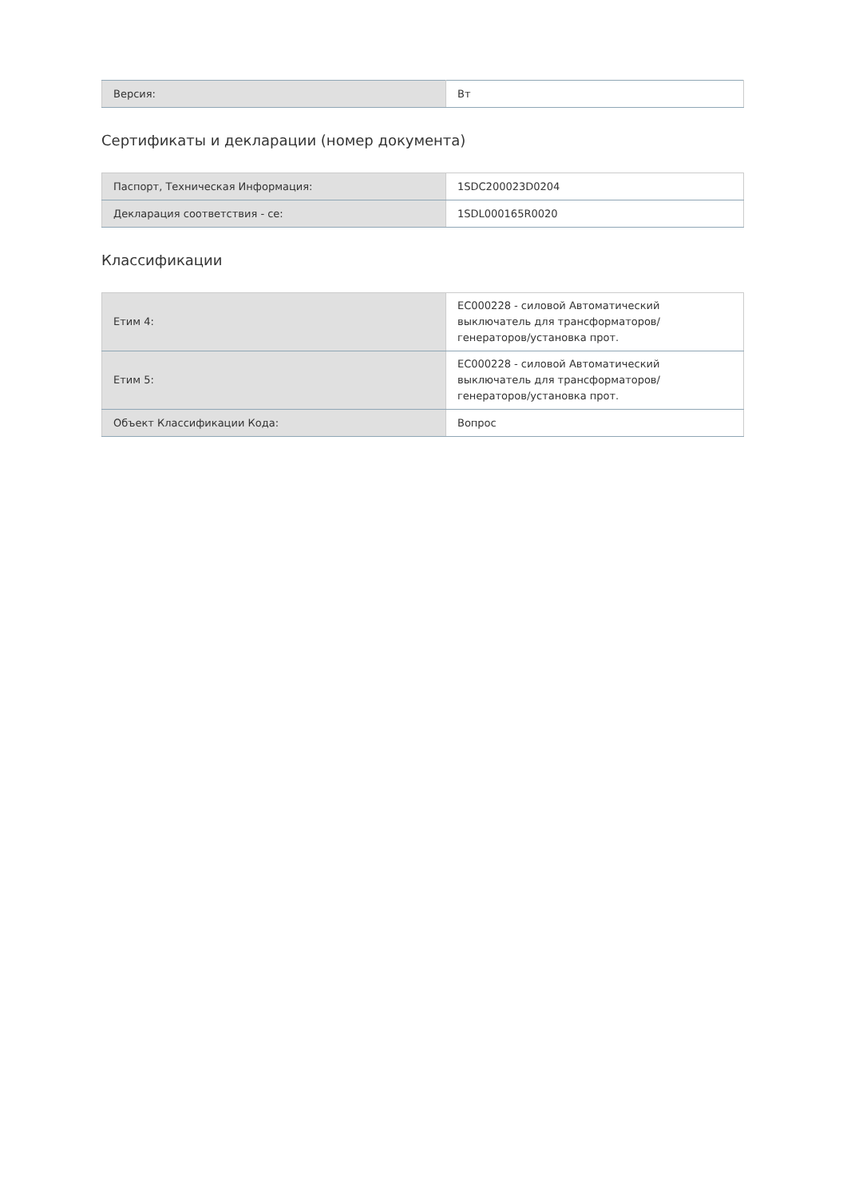| Версия: | Вт |
Сертификаты и декларации (номер документа)
| Паспорт, Техническая Информация: | 1SDC200023D0204 |
| Декларация соответствия - се: | 1SDL000165R0020 |
Классификации
| Етим 4: | EC000228 - силовой Автоматический выключатель для трансформаторов/генераторов/установка прот. |
| Етим 5: | EC000228 - силовой Автоматический выключатель для трансформаторов/генераторов/установка прот. |
| Объект Классификации Кода: | Вопрос |